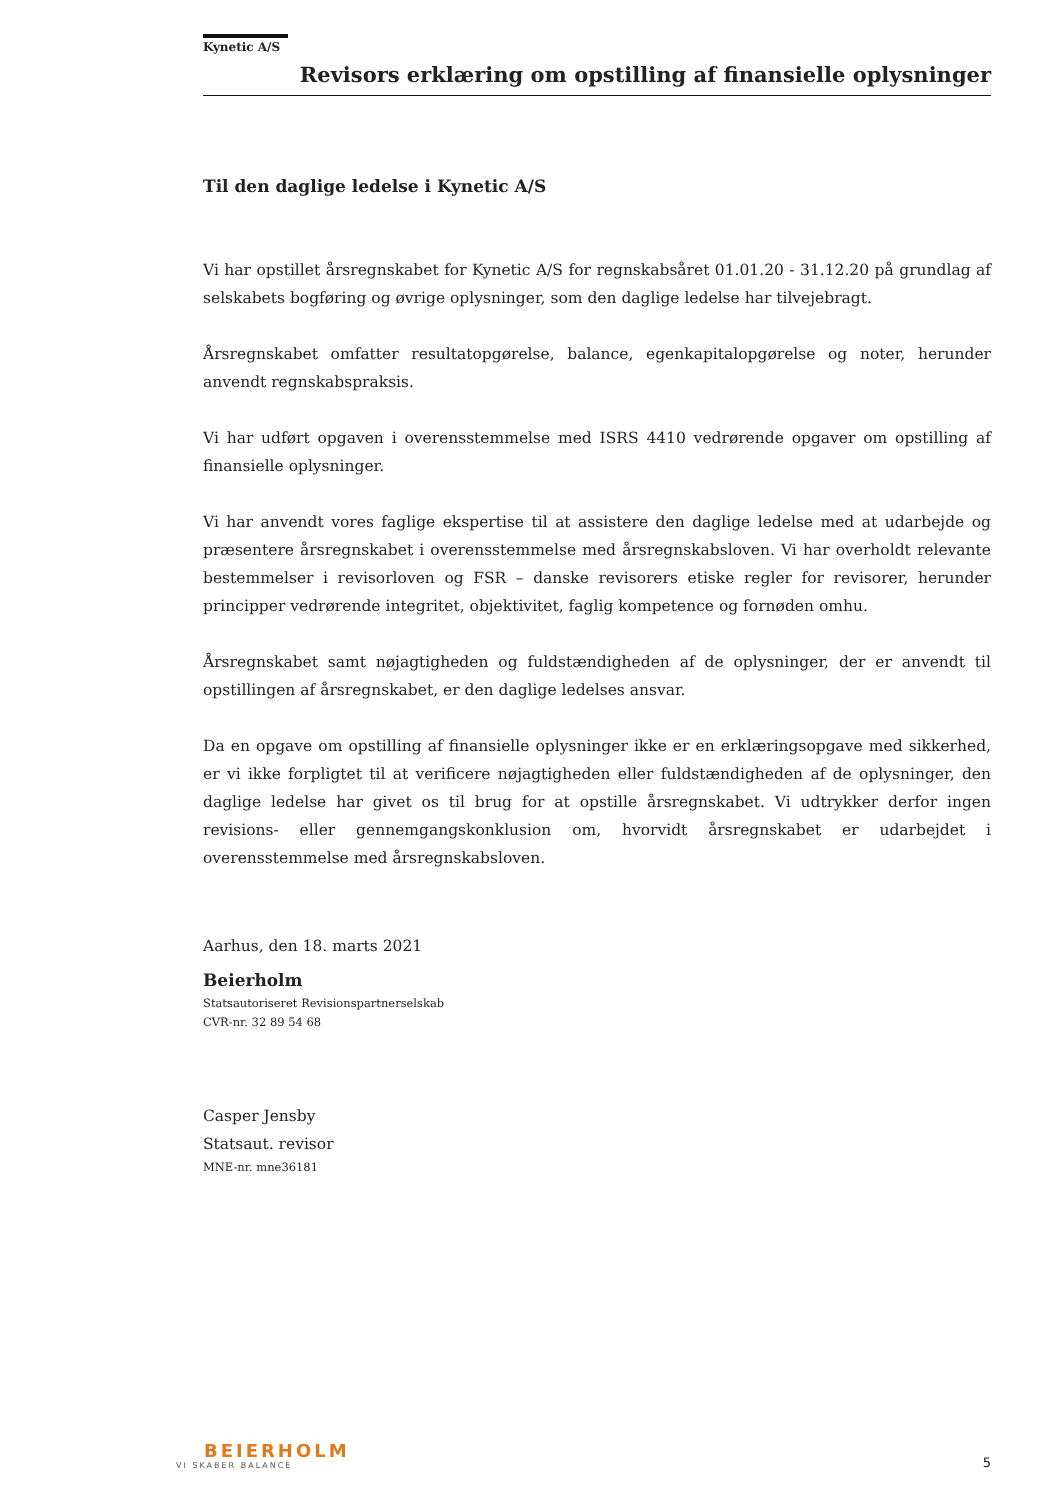Kynetic A/S
Revisors erklæring om opstilling af finansielle oplysninger
Til den daglige ledelse i Kynetic A/S
Vi har opstillet årsregnskabet for Kynetic A/S for regnskabsåret 01.01.20 - 31.12.20 på grundlag af selskabets bogføring og øvrige oplysninger, som den daglige ledelse har tilvejebragt.
Årsregnskabet omfatter resultatopgørelse, balance, egenkapitalopgørelse og noter, herunder anvendt regnskabspraksis.
Vi har udført opgaven i overensstemmelse med ISRS 4410 vedrørende opgaver om opstilling af finansielle oplysninger.
Vi har anvendt vores faglige ekspertise til at assistere den daglige ledelse med at udarbejde og præsentere årsregnskabet i overensstemmelse med årsregnskabsloven. Vi har overholdt relevante bestemmelser i revisorloven og FSR – danske revisorers etiske regler for revisorer, herunder principper vedrørende integritet, objektivitet, faglig kompetence og fornøden omhu.
Årsregnskabet samt nøjagtigheden og fuldstændigheden af de oplysninger, der er anvendt til opstillingen af årsregnskabet, er den daglige ledelses ansvar.
Da en opgave om opstilling af finansielle oplysninger ikke er en erklæringsopgave med sikkerhed, er vi ikke forpligtet til at verificere nøjagtigheden eller fuldstændigheden af de oplysninger, den daglige ledelse har givet os til brug for at opstille årsregnskabet. Vi udtrykker derfor ingen revisions- eller gennemgangskonklusion om, hvorvidt årsregnskabet er udarbejdet i overensstemmelse med årsregnskabsloven.
Aarhus, den 18. marts 2021
Beierholm
Statsautoriseret Revisionspartnerselskab
CVR-nr. 32 89 54 68
Casper Jensby
Statsaut. revisor
MNE-nr. mne36181
BEIERHOLM
VI SKABER BALANCE
5